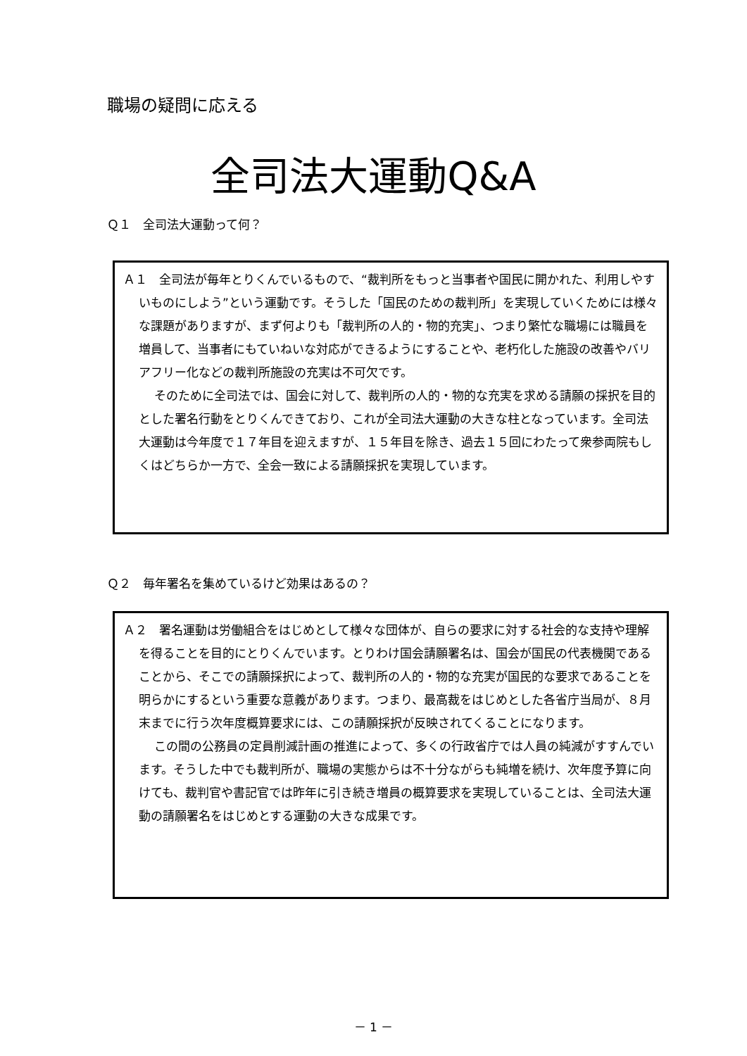職場の疑問に応える
全司法大運動Q&A
Ｑ１　全司法大運動って何？
Ａ１　全司法が毎年とりくんでいるもので、“裁判所をもっと当事者や国民に開かれた、利用しやすいものにしよう”という運動です。そうした「国民のための裁判所」を実現していくためには様々な課題がありますが、まず何よりも「裁判所の人的・物的充実」、つまり繁忙な職場には職員を増員して、当事者にもていねいな対応ができるようにすることや、老朽化した施設の改善やバリアフリー化などの裁判所施設の充実は不可欠です。
そのために全司法では、国会に対して、裁判所の人的・物的な充実を求める請願の採択を目的とした署名行動をとりくんできており、これが全司法大運動の大きな柱となっています。全司法大運動は今年度で１７年目を迎えますが、１５年目を除き、過去１５回にわたって衆参両院もしくはどちらか一方で、全会一致による請願採択を実現しています。
Ｑ２　毎年署名を集めているけど効果はあるの？
Ａ２　署名運動は労働組合をはじめとして様々な団体が、自らの要求に対する社会的な支持や理解を得ることを目的にとりくんでいます。とりわけ国会請願署名は、国会が国民の代表機関であることから、そこでの請願採択によって、裁判所の人的・物的な充実が国民的な要求であることを明らかにするという重要な意義があります。つまり、最高裁をはじめとした各省庁当局が、８月末までに行う次年度概算要求には、この請願採択が反映されてくることになります。
この間の公務員の定員削減計画の推進によって、多くの行政省庁では人員の純減がすすんでいます。そうした中でも裁判所が、職場の実態からは不十分ながらも純増を続け、次年度予算に向けても、裁判官や書記官では昨年に引き続き増員の概算要求を実現していることは、全司法大運動の請願署名をはじめとする運動の大きな成果です。
－ 1 －